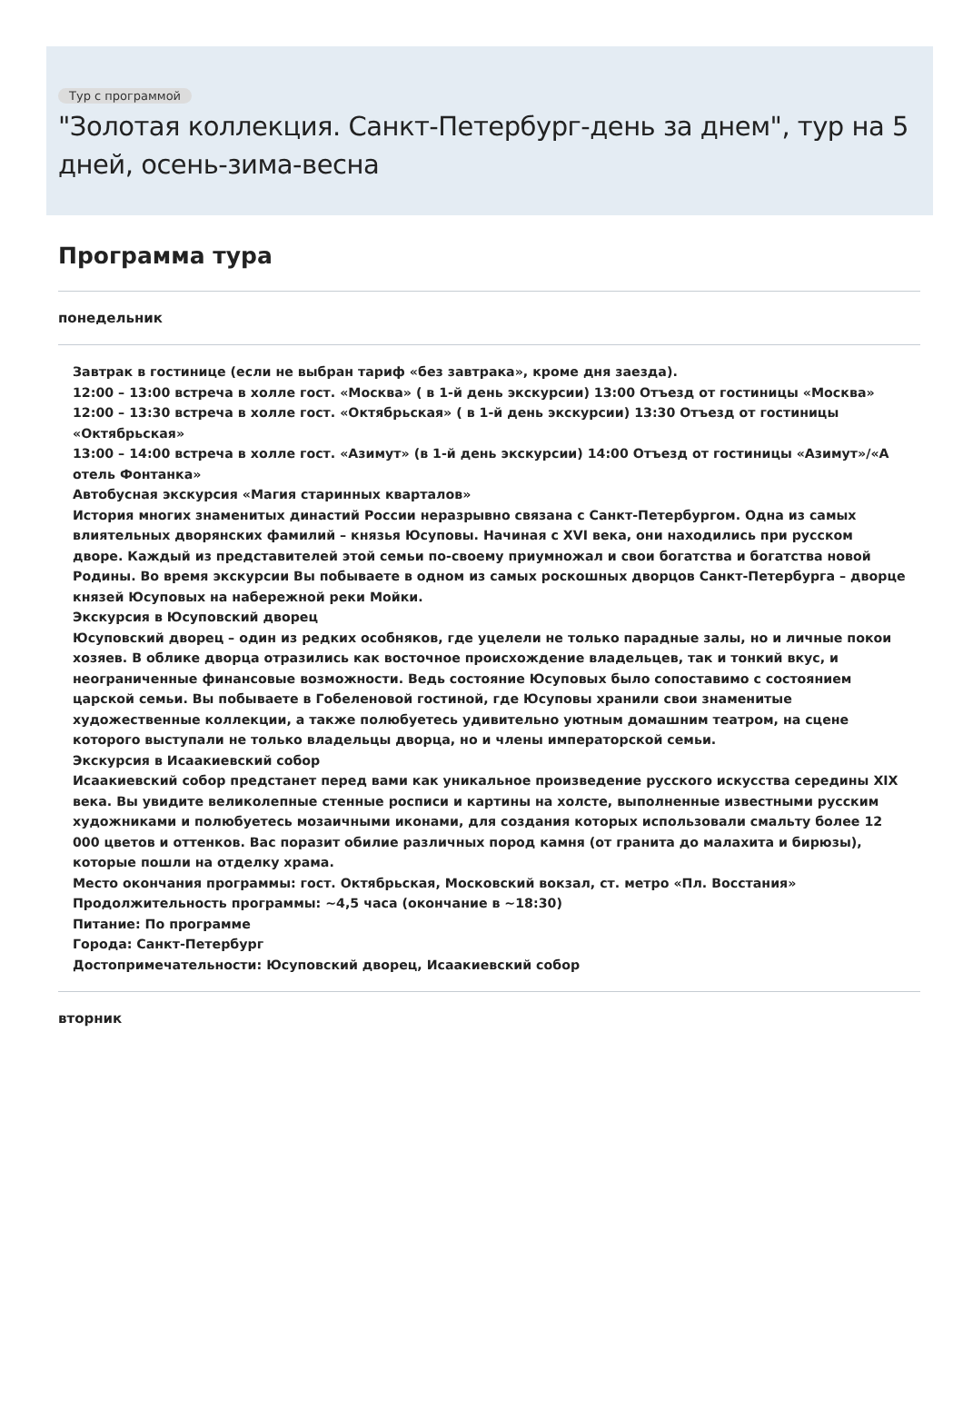Тур с программой
"Золотая коллекция. Санкт-Петербург-день за днем", тур на 5 дней, осень-зима-весна
Программа тура
понедельник
Завтрак в гостинице (если не выбран тариф «без завтрака», кроме дня заезда).
12:00 – 13:00 встреча в холле гост. «Москва» ( в 1-й день экскурсии) 13:00 Отъезд от гостиницы «Москва»
12:00 – 13:30 встреча в холле гост. «Октябрьская» ( в 1-й день экскурсии) 13:30 Отъезд от гостиницы «Октябрьская»
13:00 – 14:00 встреча в холле гост. «Азимут» (в 1-й день экскурсии) 14:00 Отъезд от гостиницы «Азимут»/«А отель Фонтанка»
Автобусная экскурсия «Магия старинных кварталов»
История многих знаменитых династий России неразрывно связана с Санкт-Петербургом. Одна из самых влиятельных дворянских фамилий – князья Юсуповы. Начиная с XVI века, они находились при русском дворе. Каждый из представителей этой семьи по-своему приумножал и свои богатства и богатства новой Родины. Во время экскурсии Вы побываете в одном из самых роскошных дворцов Санкт-Петербурга – дворце князей Юсуповых на набережной реки Мойки.
Экскурсия в Юсуповский дворец
Юсуповский дворец – один из редких особняков, где уцелели не только парадные залы, но и личные покои хозяев. В облике дворца отразились как восточное происхождение владельцев, так и тонкий вкус, и неограниченные финансовые возможности. Ведь состояние Юсуповых было сопоставимо с состоянием царской семьи. Вы побываете в Гобеленовой гостиной, где Юсуповы хранили свои знаменитые художественные коллекции, а также полюбуетесь удивительно уютным домашним театром, на сцене которого выступали не только владельцы дворца, но и члены императорской семьи.
Экскурсия в Исаакиевский собор
Исаакиевский собор предстанет перед вами как уникальное произведение русского искусства середины XIX века. Вы увидите великолепные стенные росписи и картины на холсте, выполненные известными русским художниками и полюбуетесь мозаичными иконами, для создания которых использовали смальту более 12 000 цветов и оттенков. Вас поразит обилие различных пород камня (от гранита до малахита и бирюзы), которые пошли на отделку храма.
Место окончания программы: гост. Октябрьская, Московский вокзал, ст. метро «Пл. Восстания»
Продолжительность программы: ~4,5 часа (окончание в ~18:30)
Питание: По программе
Города: Санкт-Петербург
Достопримечательности: Юсуповский дворец, Исаакиевский собор
вторник